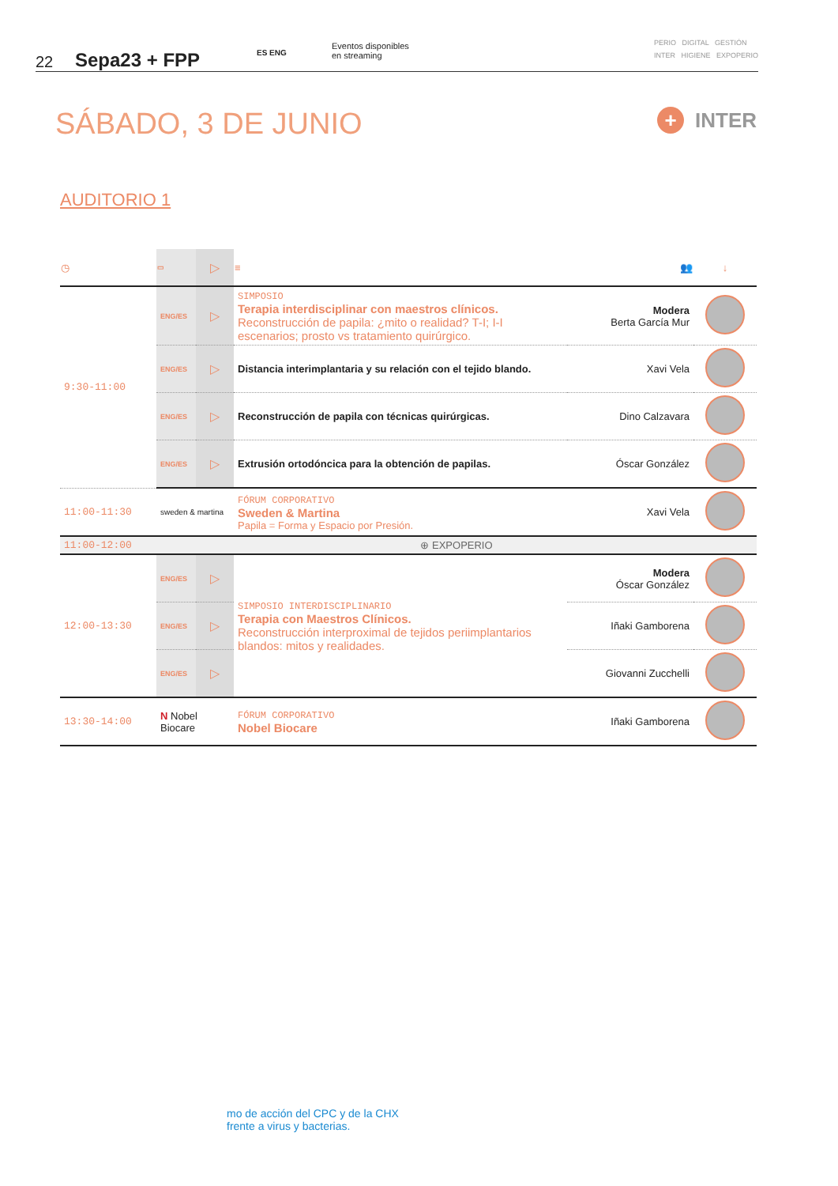22
Sepa23 + FPP
ES ENG
Eventos disponibles
en streaming
PERIO DIGITAL GESTIÓN
INTER HIGIENE EXPOPERIO
SÁBADO, 3 DE JUNIO + INTER
AUDITORIO 1
| ◷ | ▭ | ▷ | ≡ | 👥 | ↓ |
| --- | --- | --- | --- | --- | --- |
| 9:30-11:00 | ENG/ES | ▷ | SIMPOSIO Terapia interdisciplinar con maestros clínicos. Reconstrucción de papila: ¿mito o realidad? T-I; I-I escenarios; prosto vs tratamiento quirúrgico. | Modera Berta García Mur | |
| | ENG/ES | ▷ | Distancia interimplantaria y su relación con el tejido blando. | Xavi Vela | |
| | ENG/ES | ▷ | Reconstrucción de papila con técnicas quirúrgicas. | Dino Calzavara | |
| | ENG/ES | ▷ | Extrusión ortodóncica para la obtención de papilas. | Óscar González | |
| 11:00-11:30 | sweden & martina | | FÓRUM CORPORATIVO Sweden & Martina Papila = Forma y Espacio por Presión. | Xavi Vela | |
| 11:00-12:00 | ⊕ EXPOPERIO | | | | |
| 12:00-13:30 | ENG/ES | ▷ | SIMPOSIO INTERDISCIPLINARIO Terapia con Maestros Clínicos. Reconstrucción interproximal de tejidos periimplantarios blandos: mitos y realidades. | Modera Óscar González | |
| | ENG/ES | ▷ | | Iñaki Gamborena | |
| | ENG/ES | ▷ | | Giovanni Zucchelli | |
| 13:30-14:00 | N Nobel Biocare | | FÓRUM CORPORATIVO Nobel Biocare | Iñaki Gamborena | |
mo de acción del CPC y de la CHX
frente a virus y bacterias.